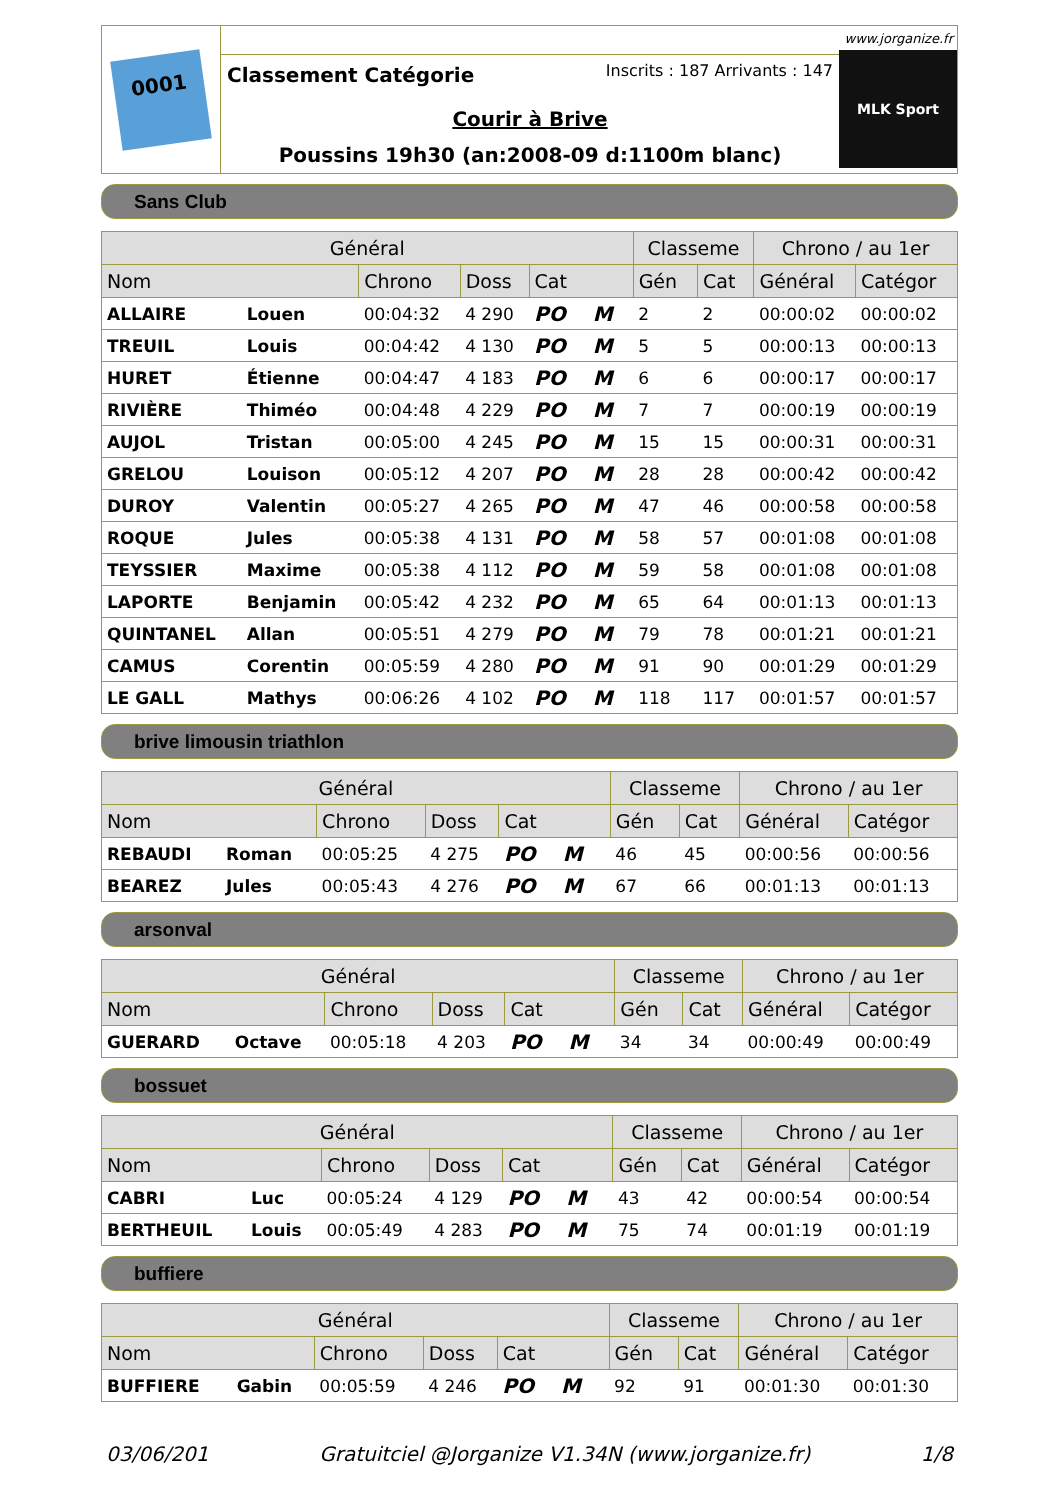0001
Classement Catégorie Inscrits : 187 Arrivants : 147
Courir à Brive
Poussins 19h30 (an:2008-09 d:1100m blanc)
www.jorganize.fr
MLK Sport
Sans Club
| Général | | | | | Classeme | | Chrono / au 1er | |
| --- | --- | --- | --- | --- | --- | --- | --- | --- |
| Nom | | Chrono | Doss | Cat | Gén | Cat | Général | Catégor |
| ALLAIRE | Louen | 00:04:32 | 4 290 | PO M | 2 | 2 | 00:00:02 | 00:00:02 |
| TREUIL | Louis | 00:04:42 | 4 130 | PO M | 5 | 5 | 00:00:13 | 00:00:13 |
| HURET | Étienne | 00:04:47 | 4 183 | PO M | 6 | 6 | 00:00:17 | 00:00:17 |
| RIVIÈRE | Thiméo | 00:04:48 | 4 229 | PO M | 7 | 7 | 00:00:19 | 00:00:19 |
| AUJOL | Tristan | 00:05:00 | 4 245 | PO M | 15 | 15 | 00:00:31 | 00:00:31 |
| GRELOU | Louison | 00:05:12 | 4 207 | PO M | 28 | 28 | 00:00:42 | 00:00:42 |
| DUROY | Valentin | 00:05:27 | 4 265 | PO M | 47 | 46 | 00:00:58 | 00:00:58 |
| ROQUE | Jules | 00:05:38 | 4 131 | PO M | 58 | 57 | 00:01:08 | 00:01:08 |
| TEYSSIER | Maxime | 00:05:38 | 4 112 | PO M | 59 | 58 | 00:01:08 | 00:01:08 |
| LAPORTE | Benjamin | 00:05:42 | 4 232 | PO M | 65 | 64 | 00:01:13 | 00:01:13 |
| QUINTANEL | Allan | 00:05:51 | 4 279 | PO M | 79 | 78 | 00:01:21 | 00:01:21 |
| CAMUS | Corentin | 00:05:59 | 4 280 | PO M | 91 | 90 | 00:01:29 | 00:01:29 |
| LE GALL | Mathys | 00:06:26 | 4 102 | PO M | 118 | 117 | 00:01:57 | 00:01:57 |
brive limousin triathlon
| Général | | | | | Classeme | | Chrono / au 1er | |
| --- | --- | --- | --- | --- | --- | --- | --- | --- |
| Nom | | Chrono | Doss | Cat | Gén | Cat | Général | Catégor |
| REBAUDI | Roman | 00:05:25 | 4 275 | PO M | 46 | 45 | 00:00:56 | 00:00:56 |
| BEAREZ | Jules | 00:05:43 | 4 276 | PO M | 67 | 66 | 00:01:13 | 00:01:13 |
arsonval
| Général | | | | | Classeme | | Chrono / au 1er | |
| --- | --- | --- | --- | --- | --- | --- | --- | --- |
| Nom | | Chrono | Doss | Cat | Gén | Cat | Général | Catégor |
| GUERARD | Octave | 00:05:18 | 4 203 | PO M | 34 | 34 | 00:00:49 | 00:00:49 |
bossuet
| Général | | | | | Classeme | | Chrono / au 1er | |
| --- | --- | --- | --- | --- | --- | --- | --- | --- |
| Nom | | Chrono | Doss | Cat | Gén | Cat | Général | Catégor |
| CABRI | Luc | 00:05:24 | 4 129 | PO M | 43 | 42 | 00:00:54 | 00:00:54 |
| BERTHEUIL | Louis | 00:05:49 | 4 283 | PO M | 75 | 74 | 00:01:19 | 00:01:19 |
buffiere
| Général | | | | | Classeme | | Chrono / au 1er | |
| --- | --- | --- | --- | --- | --- | --- | --- | --- |
| Nom | | Chrono | Doss | Cat | Gén | Cat | Général | Catégor |
| BUFFIERE | Gabin | 00:05:59 | 4 246 | PO M | 92 | 91 | 00:01:30 | 00:01:30 |
03/06/201 Gratuitciel @Jorganize V1.34N (www.jorganize.fr) 1/8